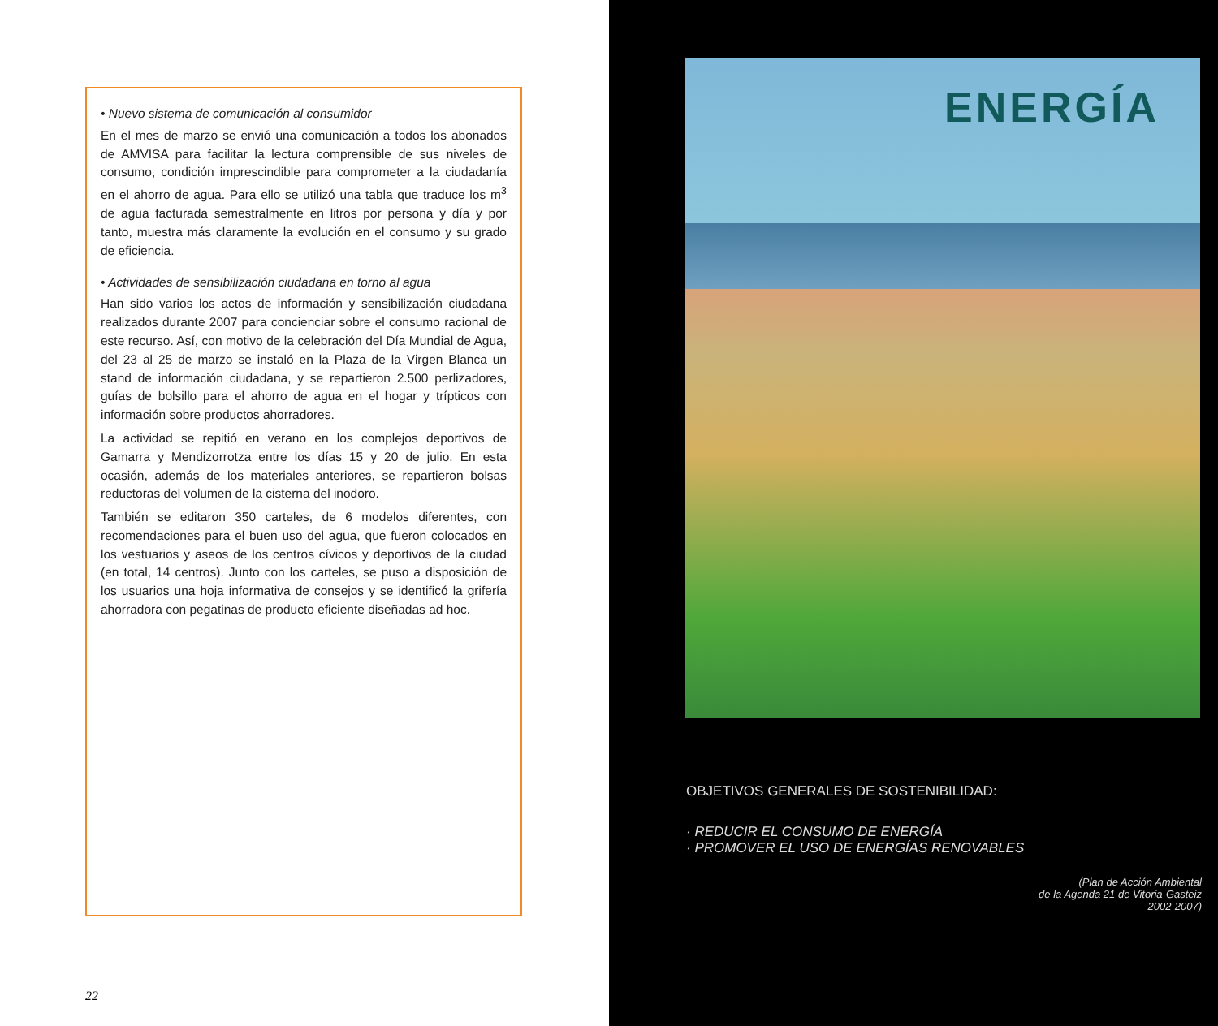• Nuevo sistema de comunicación al consumidor
En el mes de marzo se envió una comunicación a todos los abonados de AMVISA para facilitar la lectura comprensible de sus niveles de consumo, condición imprescindible para comprometer a la ciudadanía en el ahorro de agua. Para ello se utilizó una tabla que traduce los m<sup>3</sup> de agua facturada semestralmente en litros por persona y día y por tanto, muestra más claramente la evolución en el consumo y su grado de eficiencia.
• Actividades de sensibilización ciudadana en torno al agua
Han sido varios los actos de información y sensibilización ciudadana realizados durante 2007 para concienciar sobre el consumo racional de este recurso. Así, con motivo de la celebración del Día Mundial de Agua, del 23 al 25 de marzo se instaló en la Plaza de la Virgen Blanca un stand de información ciudadana, y se repartieron 2.500 perlizadores, guías de bolsillo para el ahorro de agua en el hogar y trípticos con información sobre productos ahorradores.
La actividad se repitió en verano en los complejos deportivos de Gamarra y Mendizorrotza entre los días 15 y 20 de julio. En esta ocasión, además de los materiales anteriores, se repartieron bolsas reductoras del volumen de la cisterna del inodoro.
También se editaron 350 carteles, de 6 modelos diferentes, con recomendaciones para el buen uso del agua, que fueron colocados en los vestuarios y aseos de los centros cívicos y deportivos de la ciudad (en total, 14 centros). Junto con los carteles, se puso a disposición de los usuarios una hoja informativa de consejos y se identificó la grifería ahorradora con pegatinas de producto eficiente diseñadas ad hoc.
22
ENERGÍA
OBJETIVOS GENERALES DE SOSTENIBILIDAD:
· REDUCIR EL CONSUMO DE ENERGÍA
· PROMOVER EL USO DE ENERGÍAS RENOVABLES
(Plan de Acción Ambiental
de la Agenda 21 de Vitoria-Gasteiz
2002-2007)